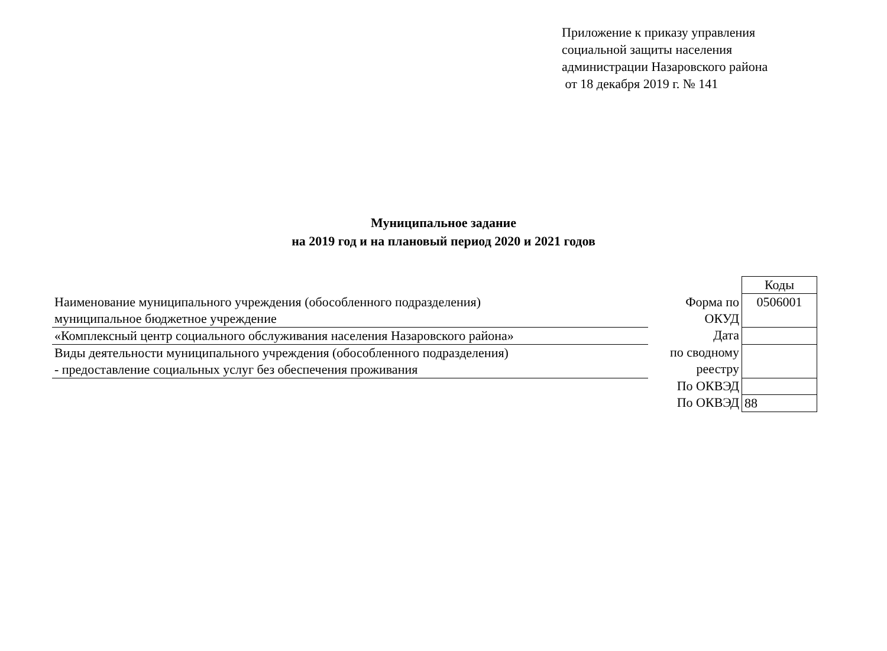Приложение к приказу управления
социальной защиты населения
администрации Назаровского района
от 18 декабря 2019 г. № 141
Муниципальное задание
на 2019 год и на плановый период 2020 и 2021 годов
| | | Коды |
| Наименование муниципального учреждения (обособленного подразделения) муниципальное бюджетное учреждение | Форма по ОКУД | 0506001 |
| «Комплексный центр социального обслуживания населения Назаровского района» | Дата | |
| Виды деятельности муниципального учреждения (обособленного подразделения) - предоставление социальных услуг без обеспечения проживания | по сводному реестру | |
| | По ОКВЭД | |
| | По ОКВЭД | 88 |